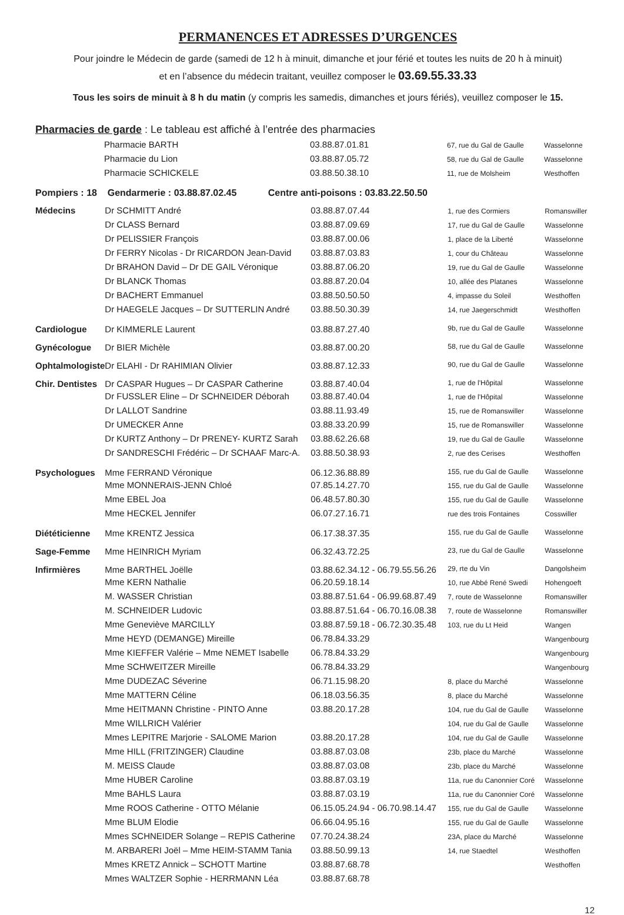PERMANENCES ET ADRESSES D’URGENCES
Pour joindre le Médecin de garde (samedi de 12 h à minuit, dimanche et jour férié et toutes les nuits de 20 h à minuit)
et en l’absence du médecin traitant, veuillez composer le 03.69.55.33.33
Tous les soirs de minuit à 8 h du matin (y compris les samedis, dimanches et jours fériés), veuillez composer le 15.
Pharmacies de garde : Le tableau est affiché à l’entrée des pharmacies
| | Pharmacie BARTH | 03.88.87.01.81 | 67, rue du Gal de Gaulle | Wasselonne |
| | Pharmacie du Lion | 03.88.87.05.72 | 58, rue du Gal de Gaulle | Wasselonne |
| | Pharmacie SCHICKELE | 03.88.50.38.10 | 11, rue de Molsheim | Westhoffen |
Pompiers : 18 Gendarmerie : 03.88.87.02.45 Centre anti-poisons : 03.83.22.50.50
| Médecins | Dr SCHMITT André | 03.88.87.07.44 | 1, rue des Cormiers | Romanswiller |
| | Dr CLASS Bernard | 03.88.87.09.69 | 17, rue du Gal de Gaulle | Wasselonne |
| | Dr PELISSIER François | 03.88.87.00.06 | 1, place de la Liberté | Wasselonne |
| | Dr FERRY Nicolas - Dr RICARDON Jean-David | 03.88.87.03.83 | 1, cour du Château | Wasselonne |
| | Dr BRAHON David – Dr DE GAIL Véronique | 03.88.87.06.20 | 19, rue du Gal de Gaulle | Wasselonne |
| | Dr BLANCK Thomas | 03.88.87.20.04 | 10, allée des Platanes | Wasselonne |
| | Dr BACHERT Emmanuel | 03.88.50.50.50 | 4, impasse du Soleil | Westhoffen |
| | Dr HAEGELE Jacques – Dr SUTTERLIN André | 03.88.50.30.39 | 14, rue Jaegerschmidt | Westhoffen |
| Cardiologue | Dr KIMMERLE Laurent | 03.88.87.27.40 | 9b, rue du Gal de Gaulle | Wasselonne |
| Gynécologue | Dr BIER Michèle | 03.88.87.00.20 | 58, rue du Gal de Gaulle | Wasselonne |
| Ophtalmologiste | Dr ELAHI - Dr RAHIMIAN Olivier | 03.88.87.12.33 | 90, rue du Gal de Gaulle | Wasselonne |
| Chir. Dentistes | Dr CASPAR Hugues – Dr CASPAR Catherine | 03.88.87.40.04 | 1, rue de l'Hôpital | Wasselonne |
| | Dr FUSSLER Eline – Dr SCHNEIDER Déborah | 03.88.87.40.04 | 1, rue de l'Hôpital | Wasselonne |
| | Dr LALLOT Sandrine | 03.88.11.93.49 | 15, rue de Romanswiller | Wasselonne |
| | Dr UMECKER Anne | 03.88.33.20.99 | 15, rue de Romanswiller | Wasselonne |
| | Dr KURTZ Anthony – Dr PRENEY- KURTZ Sarah | 03.88.62.26.68 | 19, rue du Gal de Gaulle | Wasselonne |
| | Dr SANDRESCHI Frédéric – Dr SCHAAF Marc-A. | 03.88.50.38.93 | 2, rue des Cerises | Westhoffen |
| Psychologues | Mme FERRAND Véronique | 06.12.36.88.89 | 155, rue du Gal de Gaulle | Wasselonne |
| | Mme MONNERAIS-JENN Chloé | 07.85.14.27.70 | 155, rue du Gal de Gaulle | Wasselonne |
| | Mme EBEL Joa | 06.48.57.80.30 | 155, rue du Gal de Gaulle | Wasselonne |
| | Mme HECKEL Jennifer | 06.07.27.16.71 | rue des trois Fontaines | Cosswiller |
| Diététicienne | Mme KRENTZ Jessica | 06.17.38.37.35 | 155, rue du Gal de Gaulle | Wasselonne |
| Sage-Femme | Mme HEINRICH Myriam | 06.32.43.72.25 | 23, rue du Gal de Gaulle | Wasselonne |
| Infirmières | Mme BARTHEL Joëlle | 03.88.62.34.12 - 06.79.55.56.26 | 29, rte du Vin | Dangolsheim |
| | Mme KERN Nathalie | 06.20.59.18.14 | 10, rue Abbé René Swedi | Hohengoeft |
| | M. WASSER Christian | 03.88.87.51.64 - 06.99.68.87.49 | 7, route de Wasselonne | Romanswiller |
| | M. SCHNEIDER Ludovic | 03.88.87.51.64 - 06.70.16.08.38 | 7, route de Wasselonne | Romanswiller |
| | Mme Geneviève MARCILLY | 03.88.87.59.18 - 06.72.30.35.48 | 103, rue du Lt Heid | Wangen |
| | Mme HEYD (DEMANGE) Mireille | 06.78.84.33.29 | | Wangenbourg |
| | Mme KIEFFER Valérie – Mme NEMET Isabelle | 06.78.84.33.29 | | Wangenbourg |
| | Mme SCHWEITZER Mireille | 06.78.84.33.29 | | Wangenbourg |
| | Mme DUDEZAC Séverine | 06.71.15.98.20 | 8, place du Marché | Wasselonne |
| | Mme MATTERN Céline | 06.18.03.56.35 | 8, place du Marché | Wasselonne |
| | Mme HEITMANN Christine - PINTO Anne | 03.88.20.17.28 | 104, rue du Gal de Gaulle | Wasselonne |
| | Mme WILLRICH Valérier | | 104, rue du Gal de Gaulle | Wasselonne |
| | Mmes LEPITRE Marjorie - SALOME Marion | 03.88.20.17.28 | 104, rue du Gal de Gaulle | Wasselonne |
| | Mme HILL (FRITZINGER) Claudine | 03.88.87.03.08 | 23b, place du Marché | Wasselonne |
| | M. MEISS Claude | 03.88.87.03.08 | 23b, place du Marché | Wasselonne |
| | Mme HUBER Caroline | 03.88.87.03.19 | 11a, rue du Canonnier Coré | Wasselonne |
| | Mme BAHLS Laura | 03.88.87.03.19 | 11a, rue du Canonnier Coré | Wasselonne |
| | Mme ROOS Catherine - OTTO Mélanie | 06.15.05.24.94 - 06.70.98.14.47 | 155, rue du Gal de Gaulle | Wasselonne |
| | Mme BLUM Elodie | 06.66.04.95.16 | 155, rue du Gal de Gaulle | Wasselonne |
| | Mmes SCHNEIDER Solange – REPIS Catherine | 07.70.24.38.24 | 23A, place du Marché | Wasselonne |
| | M. ARBARERI Joël – Mme HEIM-STAMM Tania | 03.88.50.99.13 | 14, rue Staedtel | Westhoffen |
| | Mmes KRETZ Annick – SCHOTT Martine | 03.88.87.68.78 | | Westhoffen |
| | Mmes WALTZER Sophie - HERRMANN Léa | 03.88.87.68.78 | | |
12